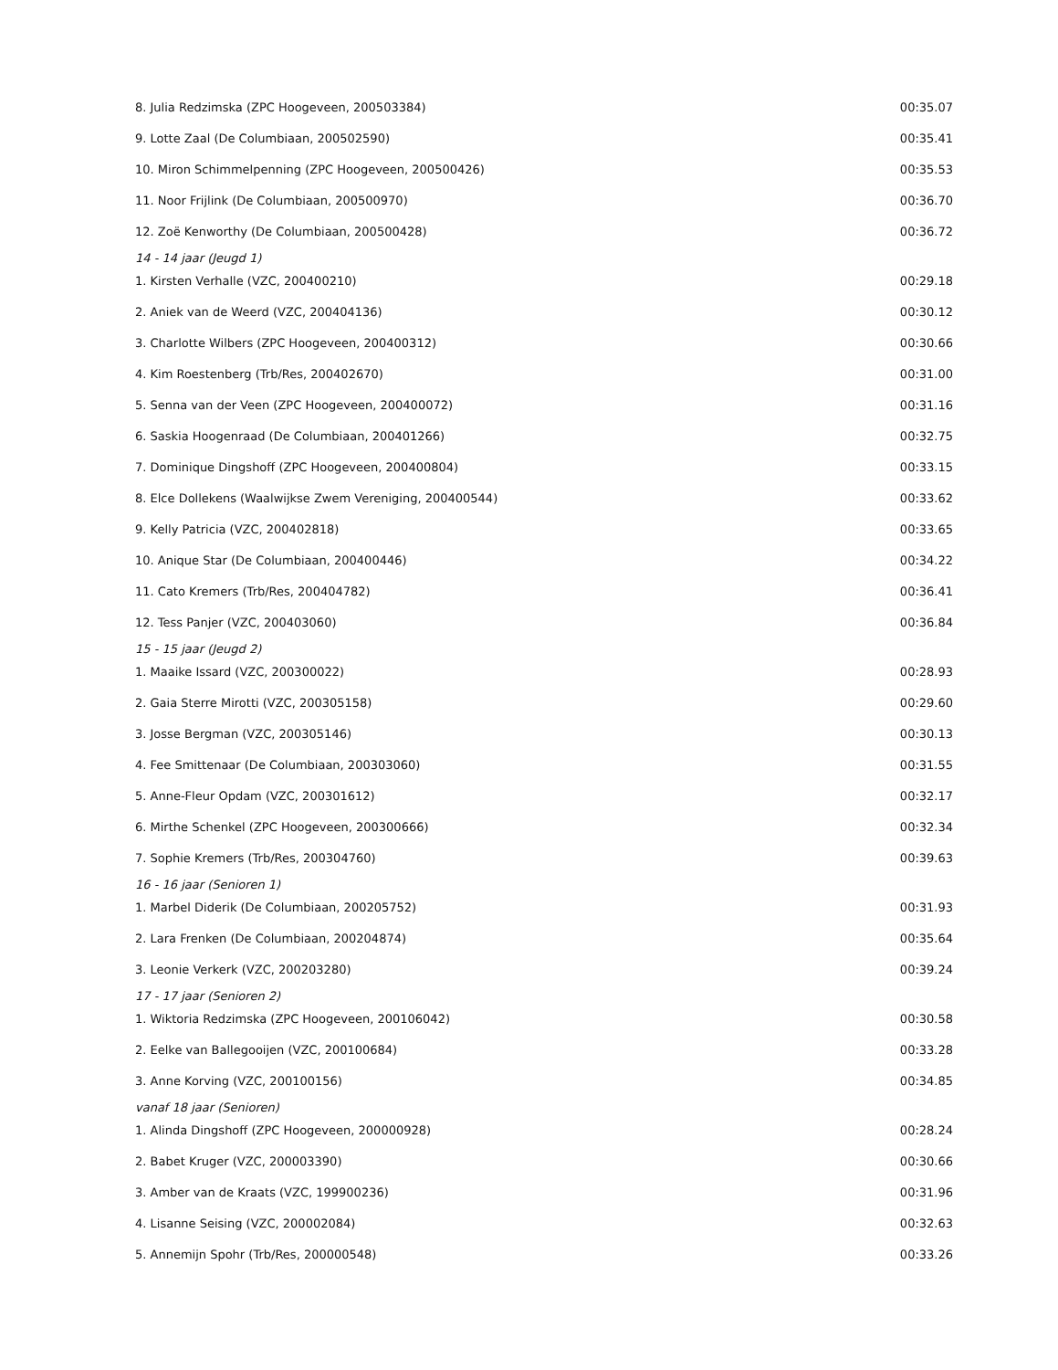| 8. Julia Redzimska (ZPC Hoogeveen, 200503384) | 00:35.07 |
| 9. Lotte Zaal (De Columbiaan, 200502590) | 00:35.41 |
| 10. Miron Schimmelpenning (ZPC Hoogeveen, 200500426) | 00:35.53 |
| 11. Noor Frijlink (De Columbiaan, 200500970) | 00:36.70 |
| 12. Zoë Kenworthy (De Columbiaan, 200500428) | 00:36.72 |
| 14 - 14 jaar (Jeugd 1) | |
| 1. Kirsten Verhalle (VZC, 200400210) | 00:29.18 |
| 2. Aniek van de Weerd (VZC, 200404136) | 00:30.12 |
| 3. Charlotte Wilbers (ZPC Hoogeveen, 200400312) | 00:30.66 |
| 4. Kim Roestenberg (Trb/Res, 200402670) | 00:31.00 |
| 5. Senna van der Veen (ZPC Hoogeveen, 200400072) | 00:31.16 |
| 6. Saskia Hoogenraad (De Columbiaan, 200401266) | 00:32.75 |
| 7. Dominique Dingshoff (ZPC Hoogeveen, 200400804) | 00:33.15 |
| 8. Elce Dollekens (Waalwijkse Zwem Vereniging, 200400544) | 00:33.62 |
| 9. Kelly Patricia (VZC, 200402818) | 00:33.65 |
| 10. Anique Star (De Columbiaan, 200400446) | 00:34.22 |
| 11. Cato Kremers (Trb/Res, 200404782) | 00:36.41 |
| 12. Tess Panjer (VZC, 200403060) | 00:36.84 |
| 15 - 15 jaar (Jeugd 2) | |
| 1. Maaike Issard (VZC, 200300022) | 00:28.93 |
| 2. Gaia Sterre Mirotti (VZC, 200305158) | 00:29.60 |
| 3. Josse Bergman (VZC, 200305146) | 00:30.13 |
| 4. Fee Smittenaar (De Columbiaan, 200303060) | 00:31.55 |
| 5. Anne-Fleur Opdam (VZC, 200301612) | 00:32.17 |
| 6. Mirthe Schenkel (ZPC Hoogeveen, 200300666) | 00:32.34 |
| 7. Sophie Kremers (Trb/Res, 200304760) | 00:39.63 |
| 16 - 16 jaar (Senioren 1) | |
| 1. Marbel Diderik (De Columbiaan, 200205752) | 00:31.93 |
| 2. Lara Frenken (De Columbiaan, 200204874) | 00:35.64 |
| 3. Leonie Verkerk (VZC, 200203280) | 00:39.24 |
| 17 - 17 jaar (Senioren 2) | |
| 1. Wiktoria Redzimska (ZPC Hoogeveen, 200106042) | 00:30.58 |
| 2. Eelke van Ballegooijen (VZC, 200100684) | 00:33.28 |
| 3. Anne Korving (VZC, 200100156) | 00:34.85 |
| vanaf 18 jaar (Senioren) | |
| 1. Alinda Dingshoff (ZPC Hoogeveen, 200000928) | 00:28.24 |
| 2. Babet Kruger (VZC, 200003390) | 00:30.66 |
| 3. Amber van de Kraats (VZC, 199900236) | 00:31.96 |
| 4. Lisanne Seising (VZC, 200002084) | 00:32.63 |
| 5. Annemijn Spohr (Trb/Res, 200000548) | 00:33.26 |